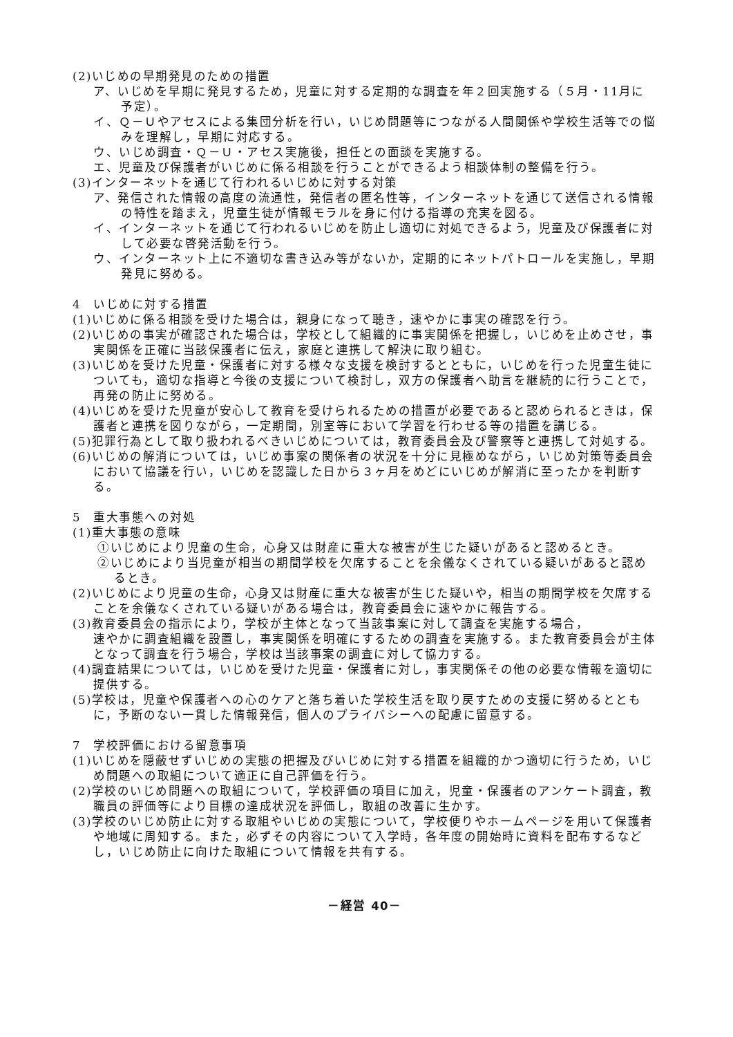(2)いじめの早期発見のための措置
ア、いじめを早期に発見するため，児童に対する定期的な調査を年２回実施する（５月・11月に予定）。
イ、Ｑ－Ｕやアセスによる集団分析を行い，いじめ問題等につながる人間関係や学校生活等での悩みを理解し，早期に対応する。
ウ、いじめ調査・Ｑ－Ｕ・アセス実施後，担任との面談を実施する。
エ、児童及び保護者がいじめに係る相談を行うことができるよう相談体制の整備を行う。
(3)インターネットを通じて行われるいじめに対する対策
ア、発信された情報の高度の流通性，発信者の匿名性等，インターネットを通じて送信される情報の特性を踏まえ，児童生徒が情報モラルを身に付ける指導の充実を図る。
イ、インターネットを通じて行われるいじめを防止し適切に対処できるよう，児童及び保護者に対して必要な啓発活動を行う。
ウ、インターネット上に不適切な書き込み等がないか，定期的にネットパトロールを実施し，早期発見に努める。
4　いじめに対する措置
(1)いじめに係る相談を受けた場合は，親身になって聴き，速やかに事実の確認を行う。
(2)いじめの事実が確認された場合は，学校として組織的に事実関係を把握し，いじめを止めさせ，事実関係を正確に当該保護者に伝え，家庭と連携して解決に取り組む。
(3)いじめを受けた児童・保護者に対する様々な支援を検討するとともに，いじめを行った児童生徒についても，適切な指導と今後の支援について検討し，双方の保護者へ助言を継続的に行うことで，再発の防止に努める。
(4)いじめを受けた児童が安心して教育を受けられるための措置が必要であると認められるときは，保護者と連携を図りながら，一定期間，別室等において学習を行わせる等の措置を講じる。
(5)犯罪行為として取り扱われるべきいじめについては，教育委員会及び警察等と連携して対処する。
(6)いじめの解消については，いじめ事案の関係者の状況を十分に見極めながら，いじめ対策等委員会において協議を行い，いじめを認識した日から３ヶ月をめどにいじめが解消に至ったかを判断する。
5　重大事態への対処
(1)重大事態の意味
①いじめにより児童の生命，心身又は財産に重大な被害が生じた疑いがあると認めるとき。
②いじめにより当児童が相当の期間学校を欠席することを余儀なくされている疑いがあると認めるとき。
(2)いじめにより児童の生命，心身又は財産に重大な被害が生じた疑いや，相当の期間学校を欠席することを余儀なくされている疑いがある場合は，教育委員会に速やかに報告する。
(3)教育委員会の指示により，学校が主体となって当該事案に対して調査を実施する場合，
速やかに調査組織を設置し，事実関係を明確にするための調査を実施する。また教育委員会が主体となって調査を行う場合，学校は当該事案の調査に対して協力する。
(4)調査結果については，いじめを受けた児童・保護者に対し，事実関係その他の必要な情報を適切に提供する。
(5)学校は，児童や保護者への心のケアと落ち着いた学校生活を取り戻すための支援に努めるとともに，予断のない一貫した情報発信，個人のプライバシーへの配慮に留意する。
7　学校評価における留意事項
(1)いじめを隠蔽せずいじめの実態の把握及びいじめに対する措置を組織的かつ適切に行うため，いじめ問題への取組について適正に自己評価を行う。
(2)学校のいじめ問題への取組について，学校評価の項目に加え，児童・保護者のアンケート調査，教職員の評価等により目標の達成状況を評価し，取組の改善に生かす。
(3)学校のいじめ防止に対する取組やいじめの実態について，学校便りやホームページを用いて保護者や地域に周知する。また，必ずその内容について入学時，各年度の開始時に資料を配布するなどし，いじめ防止に向けた取組について情報を共有する。
－経営 40－